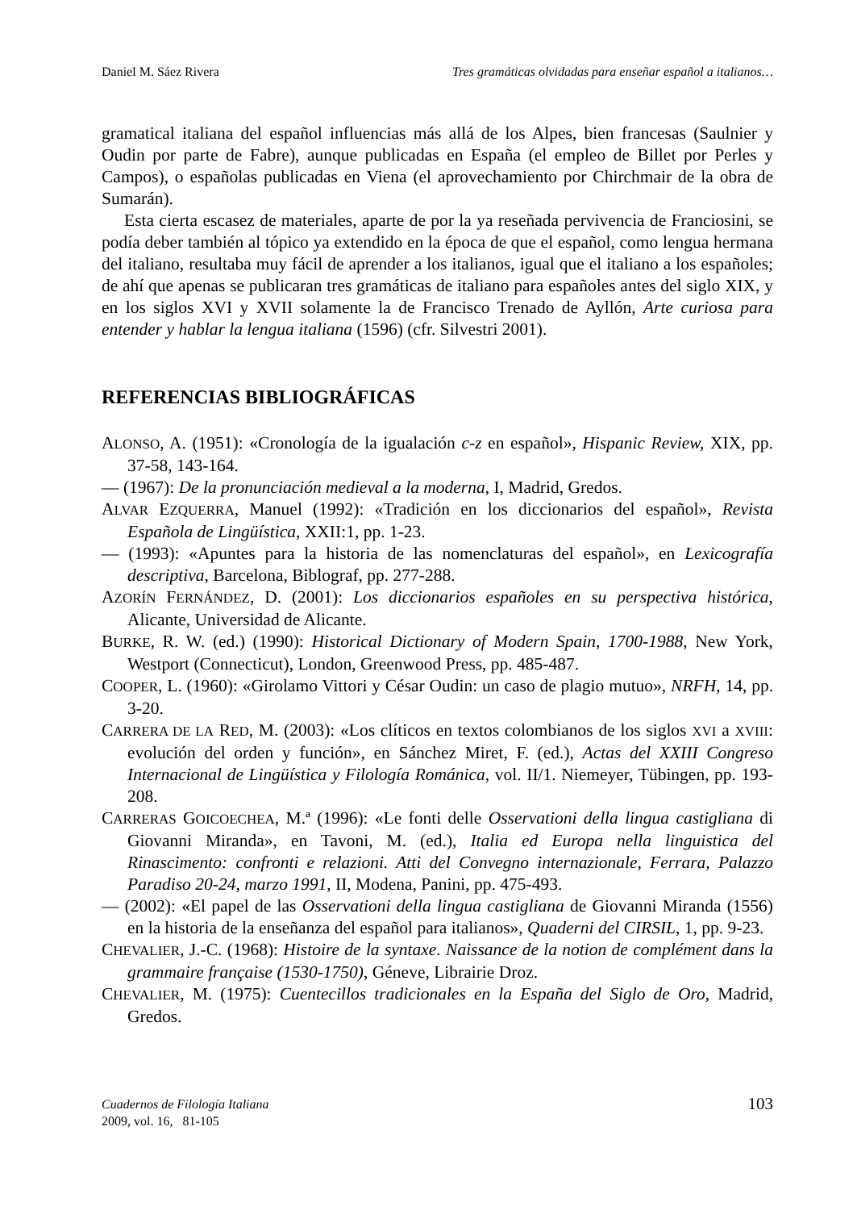Daniel M. Sáez Rivera Tres gramáticas olvidadas para enseñar español a italianos…
gramatical italiana del español influencias más allá de los Alpes, bien francesas (Saulnier y Oudin por parte de Fabre), aunque publicadas en España (el empleo de Billet por Perles y Campos), o españolas publicadas en Viena (el aprovechamiento por Chirchmair de la obra de Sumarán).
Esta cierta escasez de materiales, aparte de por la ya reseñada pervivencia de Franciosini, se podía deber también al tópico ya extendido en la época de que el español, como lengua hermana del italiano, resultaba muy fácil de aprender a los italianos, igual que el italiano a los españoles; de ahí que apenas se publicaran tres gramáticas de italiano para españoles antes del siglo XIX, y en los siglos XVI y XVII solamente la de Francisco Trenado de Ayllón, Arte curiosa para entender y hablar la lengua italiana (1596) (cfr. Silvestri 2001).
REFERENCIAS BIBLIOGRÁFICAS
ALONSO, A. (1951): «Cronología de la igualación c-z en español», Hispanic Review, XIX, pp. 37-58, 143-164.
— (1967): De la pronunciación medieval a la moderna, I, Madrid, Gredos.
ALVAR EZQUERRA, Manuel (1992): «Tradición en los diccionarios del español», Revista Española de Lingüística, XXII:1, pp. 1-23.
— (1993): «Apuntes para la historia de las nomenclaturas del español», en Lexicografía descriptiva, Barcelona, Biblograf, pp. 277-288.
AZORÍN FERNÁNDEZ, D. (2001): Los diccionarios españoles en su perspectiva histórica, Alicante, Universidad de Alicante.
BURKE, R. W. (ed.) (1990): Historical Dictionary of Modern Spain, 1700-1988, New York, Westport (Connecticut), London, Greenwood Press, pp. 485-487.
COOPER, L. (1960): «Girolamo Vittori y César Oudin: un caso de plagio mutuo», NRFH, 14, pp. 3-20.
CARRERA DE LA RED, M. (2003): «Los clíticos en textos colombianos de los siglos XVI a XVIII: evolución del orden y función», en Sánchez Miret, F. (ed.), Actas del XXIII Congreso Internacional de Lingüística y Filología Románica, vol. II/1. Niemeyer, Tübingen, pp. 193-208.
CARRERAS GOICOECHEA, M.ª (1996): «Le fonti delle Osservationi della lingua castigliana di Giovanni Miranda», en Tavoni, M. (ed.), Italia ed Europa nella linguistica del Rinascimento: confronti e relazioni. Atti del Convegno internazionale, Ferrara, Palazzo Paradiso 20-24, marzo 1991, II, Modena, Panini, pp. 475-493.
— (2002): «El papel de las Osservationi della lingua castigliana de Giovanni Miranda (1556) en la historia de la enseñanza del español para italianos», Quaderni del CIRSIL, 1, pp. 9-23.
CHEVALIER, J.-C. (1968): Histoire de la syntaxe. Naissance de la notion de complément dans la grammaire française (1530-1750), Géneve, Librairie Droz.
CHEVALIER, M. (1975): Cuentecillos tradicionales en la España del Siglo de Oro, Madrid, Gredos.
Cuadernos de Filología Italiana
2009, vol. 16, 81-105
103